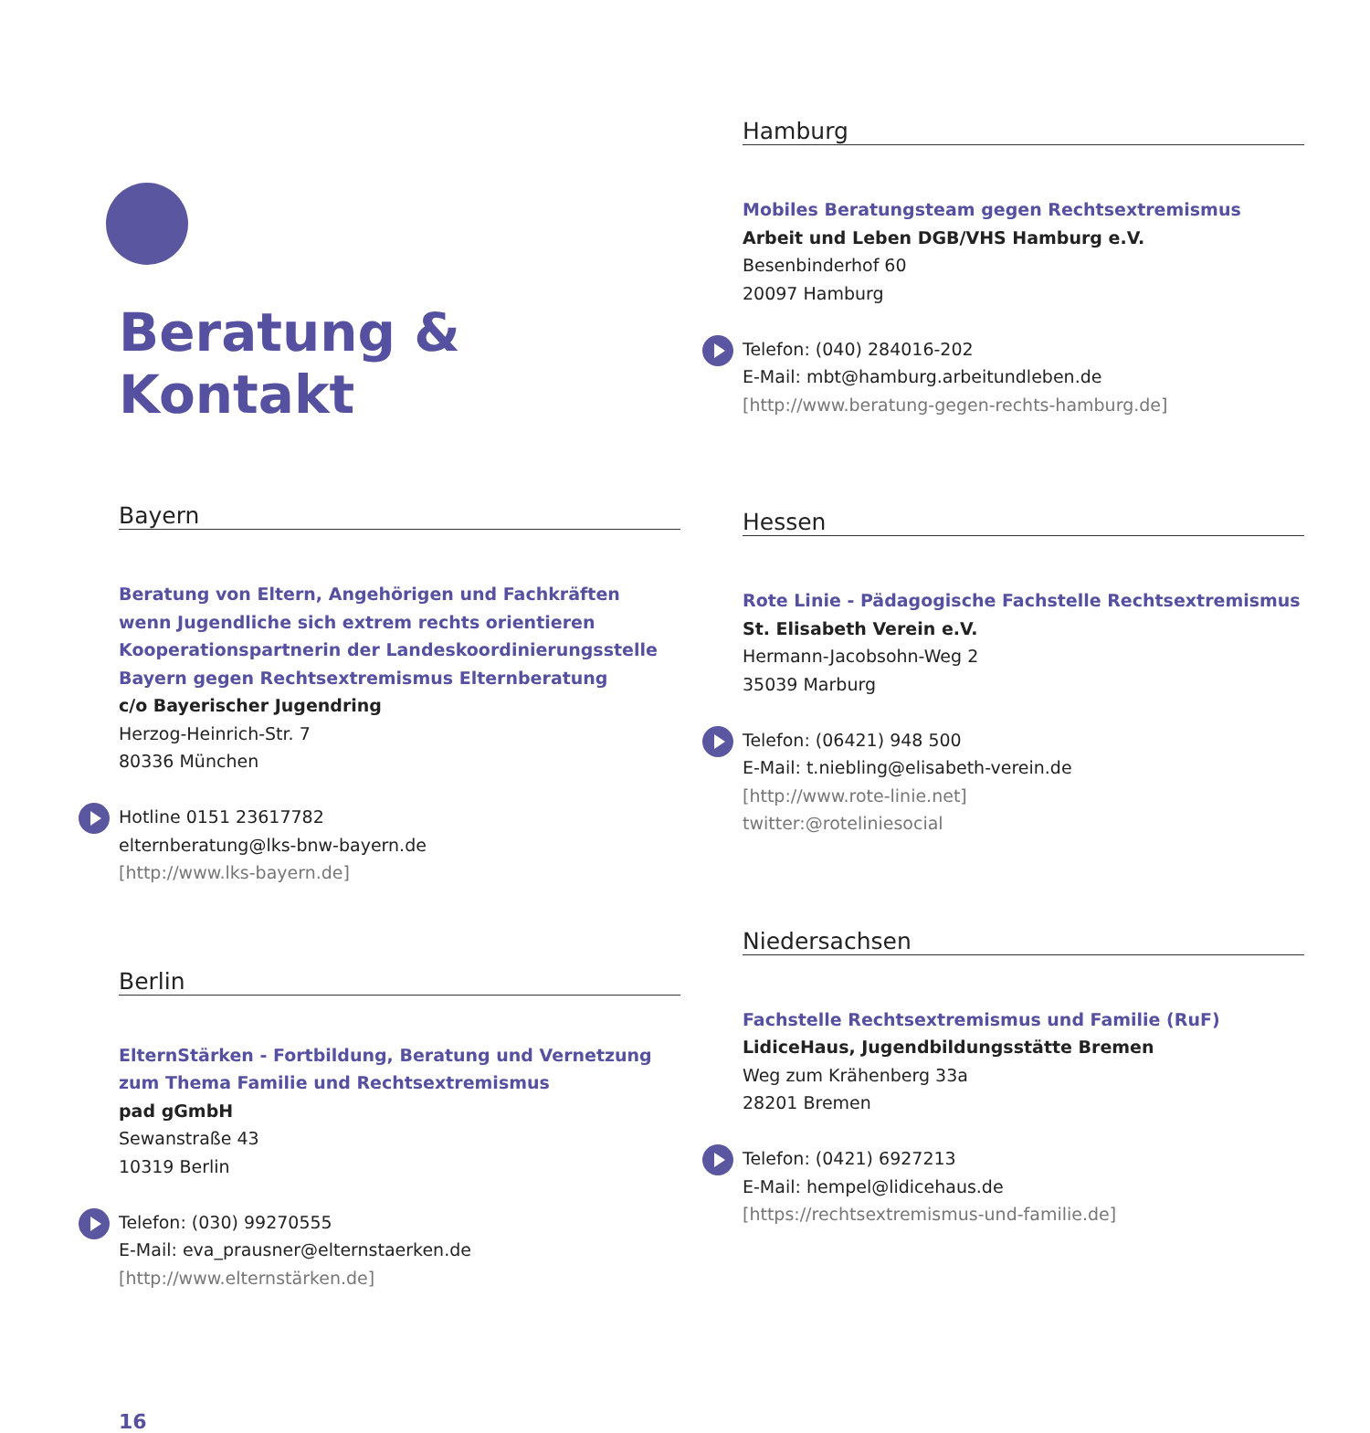Beratung & Kontakt
Bayern
Beratung von Eltern, Angehörigen und Fachkräften
wenn Jugendliche sich extrem rechts orientieren
Kooperationspartnerin der Landeskoordinierungsstelle
Bayern gegen Rechtsextremismus Elternberatung
c/o Bayerischer Jugendring
Herzog-Heinrich-Str. 7
80336 München
Hotline 0151 23617782
elternberatung@lks-bnw-bayern.de
[http://www.lks-bayern.de]
Berlin
ElternStärken - Fortbildung, Beratung und Vernetzung
zum Thema Familie und Rechtsextremismus
pad gGmbH
Sewanstraße 43
10319 Berlin
Telefon: (030) 99270555
E-Mail: eva_prausner@elternstaerken.de
[http://www.elternstärken.de]
16
Hamburg
Mobiles Beratungsteam gegen Rechtsextremismus
Arbeit und Leben DGB/VHS Hamburg e.V.
Besenbinderhof 60
20097 Hamburg
Telefon: (040) 284016-202
E-Mail: mbt@hamburg.arbeitundleben.de
[http://www.beratung-gegen-rechts-hamburg.de]
Hessen
Rote Linie - Pädagogische Fachstelle Rechtsextremismus
St. Elisabeth Verein e.V.
Hermann-Jacobsohn-Weg 2
35039 Marburg
Telefon: (06421) 948 500
E-Mail: t.niebling@elisabeth-verein.de
[http://www.rote-linie.net]
twitter:@roteliniesocial
Niedersachsen
Fachstelle Rechtsextremismus und Familie (RuF)
LidiceHaus, Jugendbildungsstätte Bremen
Weg zum Krähenberg 33a
28201 Bremen
Telefon: (0421) 6927213
E-Mail: hempel@lidicehaus.de
[https://rechtsextremismus-und-familie.de]